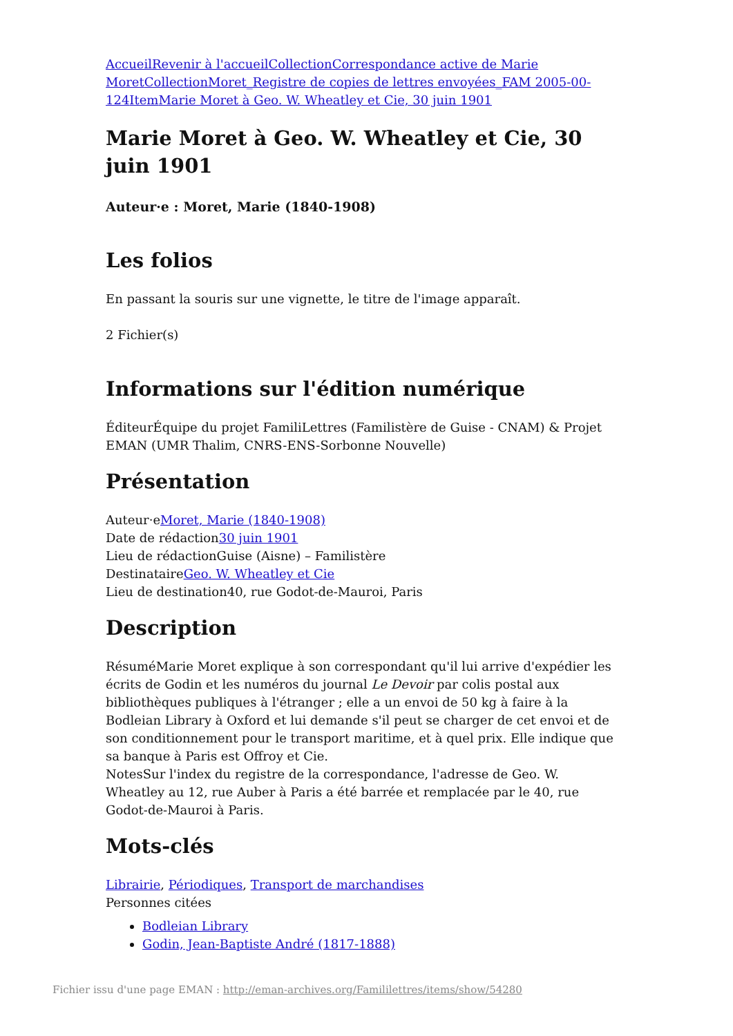Accueil Revenir à l'accueil Collection Correspondance active de Marie Moret Collection Moret_Registre de copies de lettres envoyées_FAM 2005-00-124 Item Marie Moret à Geo. W. Wheatley et Cie, 30 juin 1901
Marie Moret à Geo. W. Wheatley et Cie, 30 juin 1901
Auteur·e : Moret, Marie (1840-1908)
Les folios
En passant la souris sur une vignette, le titre de l'image apparaît.
2 Fichier(s)
Informations sur l'édition numérique
ÉditeurÉquipe du projet FamiliLettres (Familistère de Guise - CNAM) & Projet EMAN (UMR Thalim, CNRS-ENS-Sorbonne Nouvelle)
Présentation
Auteur·eMoret, Marie (1840-1908)
Date de rédaction30 juin 1901
Lieu de rédactionGuise (Aisne) – Familistère
DestinataireGeo. W. Wheatley et Cie
Lieu de destination40, rue Godot-de-Mauroi, Paris
Description
RésuméMarie Moret explique à son correspondant qu'il lui arrive d'expédier les écrits de Godin et les numéros du journal Le Devoir par colis postal aux bibliothèques publiques à l'étranger ; elle a un envoi de 50 kg à faire à la Bodleian Library à Oxford et lui demande s'il peut se charger de cet envoi et de son conditionnement pour le transport maritime, et à quel prix. Elle indique que sa banque à Paris est Offroy et Cie.
NotesSur l'index du registre de la correspondance, l'adresse de Geo. W. Wheatley au 12, rue Auber à Paris a été barrée et remplacée par le 40, rue Godot-de-Mauroi à Paris.
Mots-clés
Librairie, Périodiques, Transport de marchandises
Personnes citées
Bodleian Library
Godin, Jean-Baptiste André (1817-1888)
Fichier issu d'une page EMAN : http://eman-archives.org/Famililettres/items/show/54280